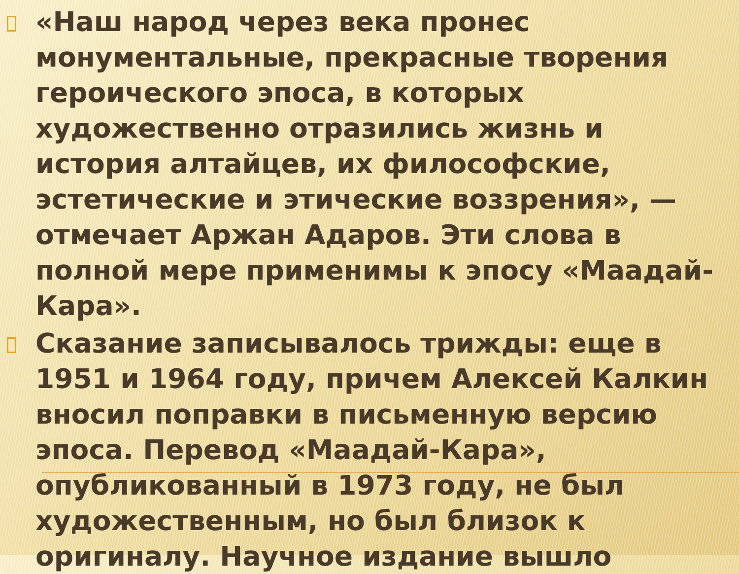«Наш народ через века пронес монументальные, прекрасные творения героического эпоса, в которых художественно отразились жизнь и история алтайцев, их философские, эстетические и этические воззрения», — отмечает Аржан Адаров. Эти слова в полной мере применимы к эпосу «Маадай-Кара».
Сказание записывалось трижды: еще в 1951 и 1964 году, причем Алексей Калкин вносил поправки в письменную версию эпоса. Перевод «Маадай-Кара», опубликованный в 1973 году, не был художественным, но был близок к оригиналу. Научное издание вышло